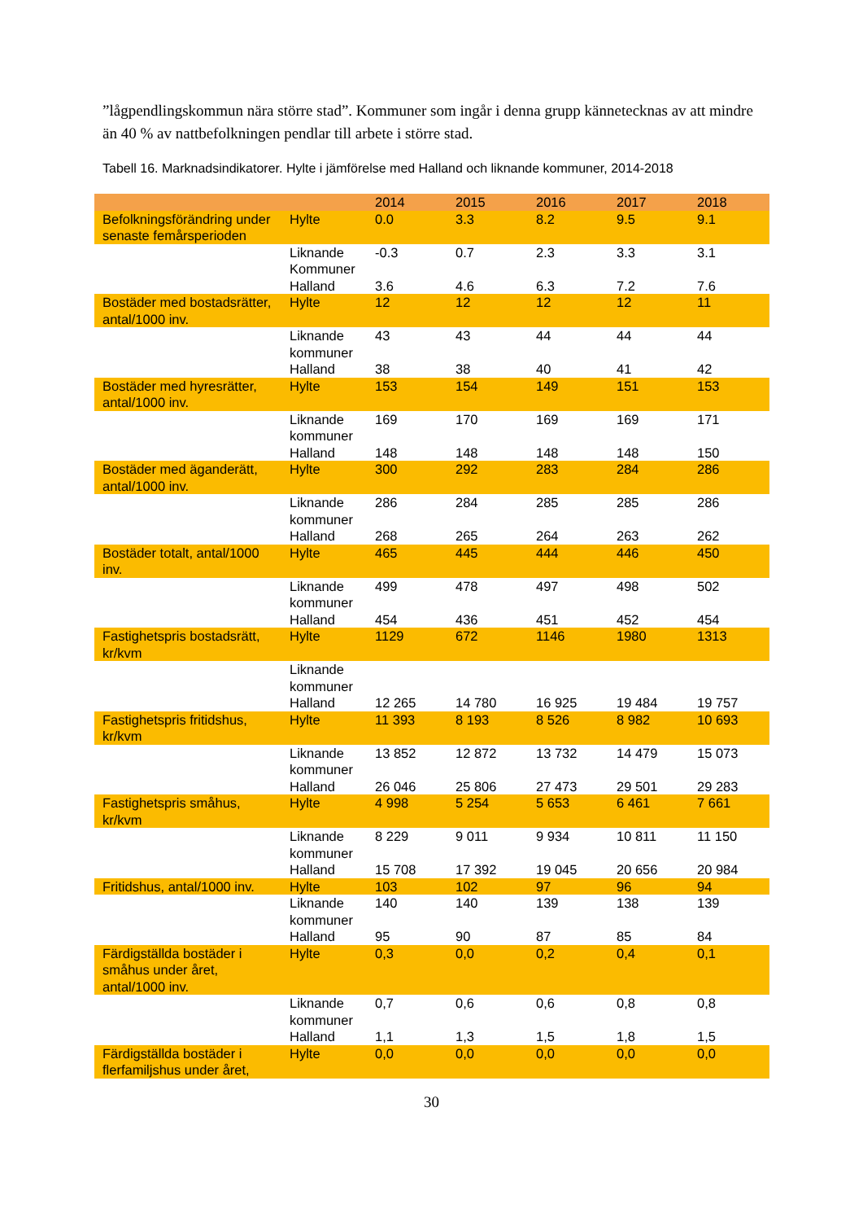”lågpendlingskommun nära större stad”. Kommuner som ingår i denna grupp kännetecknas av att mindre än 40 % av nattbefolkningen pendlar till arbete i större stad.
Tabell 16. Marknadsindikatorer. Hylte i jämförelse med Halland och liknande kommuner, 2014-2018
| | | 2014 | 2015 | 2016 | 2017 | 2018 |
| --- | --- | --- | --- | --- | --- | --- |
| Befolkningsförändring under senaste femårsperioden | Hylte | 0.0 | 3.3 | 8.2 | 9.5 | 9.1 |
| | Liknande Kommuner | -0.3 | 0.7 | 2.3 | 3.3 | 3.1 |
| | Halland | 3.6 | 4.6 | 6.3 | 7.2 | 7.6 |
| Bostäder med bostadsrätter, antal/1000 inv. | Hylte | 12 | 12 | 12 | 12 | 11 |
| | Liknande kommuner | 43 | 43 | 44 | 44 | 44 |
| | Halland | 38 | 38 | 40 | 41 | 42 |
| Bostäder med hyresrätter, antal/1000 inv. | Hylte | 153 | 154 | 149 | 151 | 153 |
| | Liknande kommuner | 169 | 170 | 169 | 169 | 171 |
| | Halland | 148 | 148 | 148 | 148 | 150 |
| Bostäder med äganderätt, antal/1000 inv. | Hylte | 300 | 292 | 283 | 284 | 286 |
| | Liknande kommuner | 286 | 284 | 285 | 285 | 286 |
| | Halland | 268 | 265 | 264 | 263 | 262 |
| Bostäder totalt, antal/1000 inv. | Hylte | 465 | 445 | 444 | 446 | 450 |
| | Liknande kommuner | 499 | 478 | 497 | 498 | 502 |
| | Halland | 454 | 436 | 451 | 452 | 454 |
| Fastighetspris bostadsrätt, kr/kvm | Hylte | 1129 | 672 | 1146 | 1980 | 1313 |
| | Liknande kommuner | | | | | |
| | Halland | 12 265 | 14 780 | 16 925 | 19 484 | 19 757 |
| Fastighetspris fritidshus, kr/kvm | Hylte | 11 393 | 8 193 | 8 526 | 8 982 | 10 693 |
| | Liknande kommuner | 13 852 | 12 872 | 13 732 | 14 479 | 15 073 |
| | Halland | 26 046 | 25 806 | 27 473 | 29 501 | 29 283 |
| Fastighetspris småhus, kr/kvm | Hylte | 4 998 | 5 254 | 5 653 | 6 461 | 7 661 |
| | Liknande kommuner | 8 229 | 9 011 | 9 934 | 10 811 | 11 150 |
| | Halland | 15 708 | 17 392 | 19 045 | 20 656 | 20 984 |
| Fritidshus, antal/1000 inv. | Hylte | 103 | 102 | 97 | 96 | 94 |
| | Liknande kommuner | 140 | 140 | 139 | 138 | 139 |
| | Halland | 95 | 90 | 87 | 85 | 84 |
| Färdigställda bostäder i småhus under året, antal/1000 inv. | Hylte | 0,3 | 0,0 | 0,2 | 0,4 | 0,1 |
| | Liknande kommuner | 0,7 | 0,6 | 0,6 | 0,8 | 0,8 |
| | Halland | 1,1 | 1,3 | 1,5 | 1,8 | 1,5 |
| Färdigställda bostäder i flerfamiljshus under året, | Hylte | 0,0 | 0,0 | 0,0 | 0,0 | 0,0 |
30